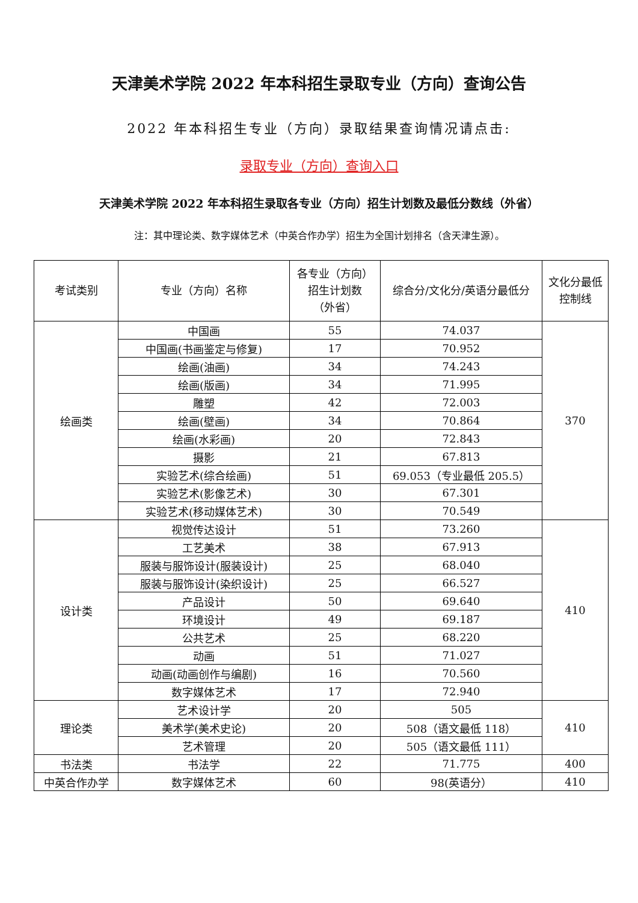天津美术学院 2022 年本科招生录取专业（方向）查询公告
2022 年本科招生专业（方向）录取结果查询情况请点击:
录取专业（方向）查询入口
天津美术学院 2022 年本科招生录取各专业（方向）招生计划数及最低分数线（外省）
注：其中理论类、数字媒体艺术（中英合作办学）招生为全国计划排名（含天津生源）。
| 考试类别 | 专业（方向）名称 | 各专业（方向） 招生计划数 （外省） | 综合分/文化分/英语分最低分 | 文化分最低 控制线 |
| --- | --- | --- | --- | --- |
| 绘画类 | 中国画 | 55 | 74.037 | 370 |
| | 中国画(书画鉴定与修复) | 17 | 70.952 | |
| | 绘画(油画) | 34 | 74.243 | |
| | 绘画(版画) | 34 | 71.995 | |
| | 雕塑 | 42 | 72.003 | |
| | 绘画(壁画) | 34 | 70.864 | |
| | 绘画(水彩画) | 20 | 72.843 | |
| | 摄影 | 21 | 67.813 | |
| | 实验艺术(综合绘画) | 51 | 69.053（专业最低 205.5） | |
| | 实验艺术(影像艺术) | 30 | 67.301 | |
| | 实验艺术(移动媒体艺术) | 30 | 70.549 | |
| 设计类 | 视觉传达设计 | 51 | 73.260 | 410 |
| | 工艺美术 | 38 | 67.913 | |
| | 服装与服饰设计(服装设计) | 25 | 68.040 | |
| | 服装与服饰设计(染织设计) | 25 | 66.527 | |
| | 产品设计 | 50 | 69.640 | |
| | 环境设计 | 49 | 69.187 | |
| | 公共艺术 | 25 | 68.220 | |
| | 动画 | 51 | 71.027 | |
| | 动画(动画创作与编剧) | 16 | 70.560 | |
| | 数字媒体艺术 | 17 | 72.940 | |
| 理论类 | 艺术设计学 | 20 | 505 | 410 |
| | 美术学(美术史论) | 20 | 508（语文最低 118） | |
| | 艺术管理 | 20 | 505（语文最低 111） | |
| 书法类 | 书法学 | 22 | 71.775 | 400 |
| 中英合作办学 | 数字媒体艺术 | 60 | 98(英语分） | 410 |